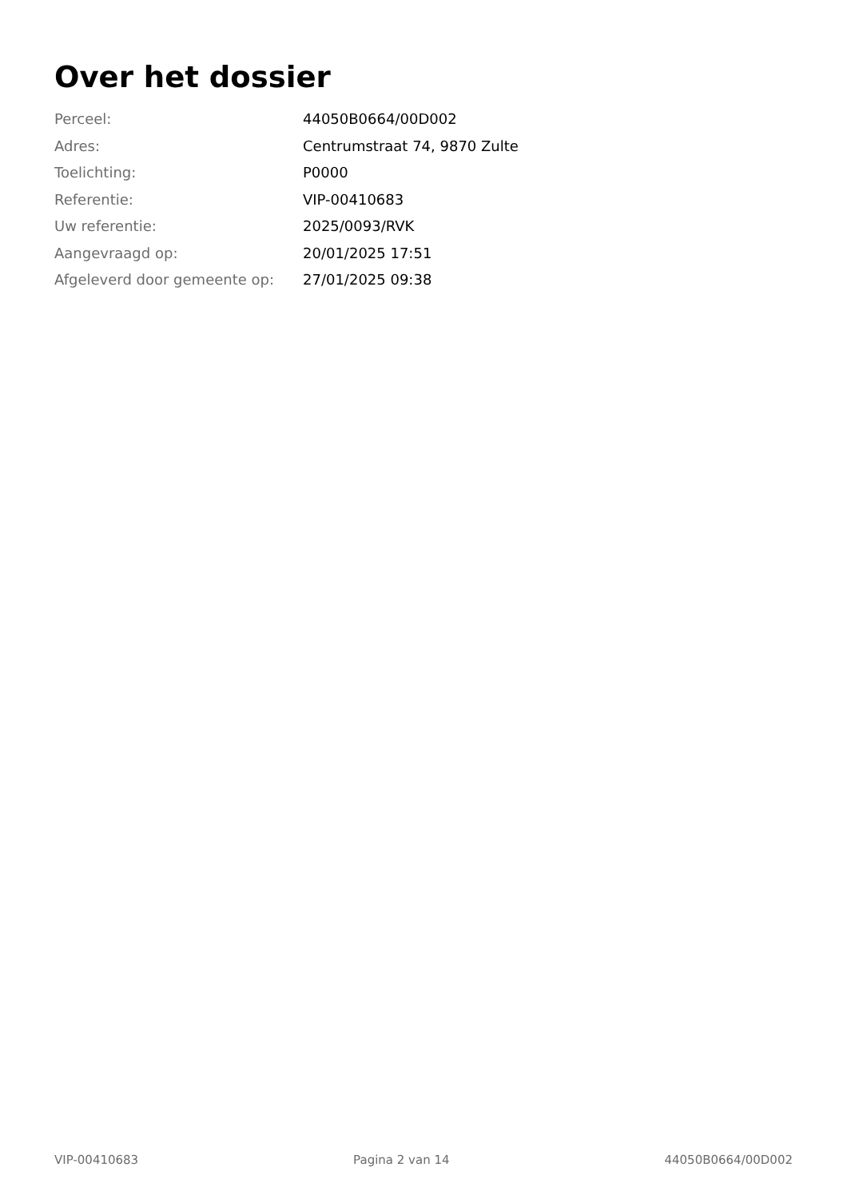Over het dossier
| Perceel: | 44050B0664/00D002 |
| Adres: | Centrumstraat 74, 9870 Zulte |
| Toelichting: | P0000 |
| Referentie: | VIP-00410683 |
| Uw referentie: | 2025/0093/RVK |
| Aangevraagd op: | 20/01/2025 17:51 |
| Afgeleverd door gemeente op: | 27/01/2025 09:38 |
VIP-00410683 Pagina 2 van 14 44050B0664/00D002